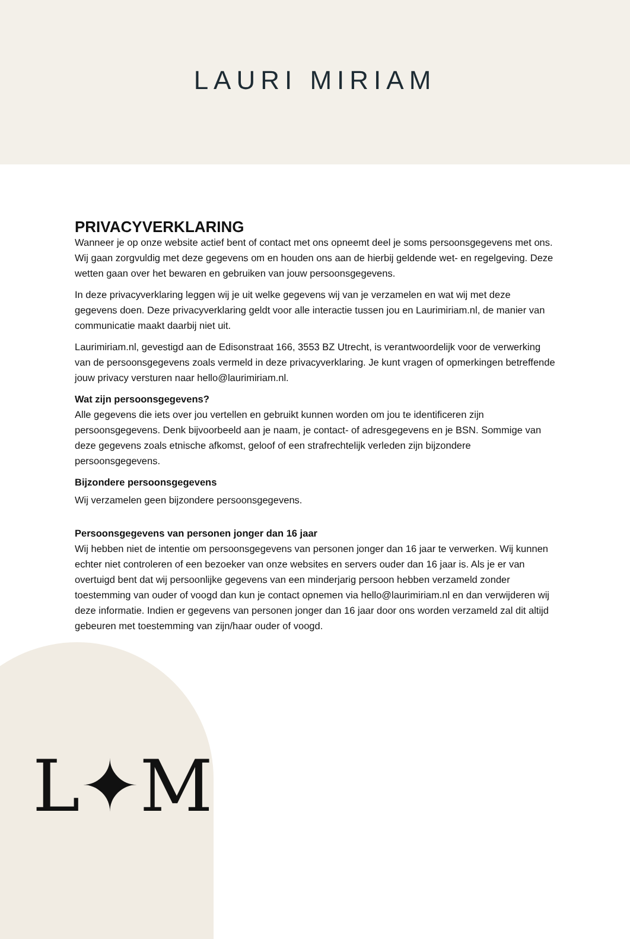LAURI MIRIAM
L✦M
PRIVACYVERKLARING
Wanneer je op onze website actief bent of contact met ons opneemt deel je soms persoonsgegevens met ons. Wij gaan zorgvuldig met deze gegevens om en houden ons aan de hierbij geldende wet- en regelgeving. Deze wetten gaan over het bewaren en gebruiken van jouw persoonsgegevens.
In deze privacyverklaring leggen wij je uit welke gegevens wij van je verzamelen en wat wij met deze gegevens doen. Deze privacyverklaring geldt voor alle interactie tussen jou en Laurimiriam.nl, de manier van communicatie maakt daarbij niet uit.
Laurimiriam.nl, gevestigd aan de Edisonstraat 166, 3553 BZ Utrecht, is verantwoordelijk voor de verwerking van de persoonsgegevens zoals vermeld in deze privacyverklaring. Je kunt vragen of opmerkingen betreffende jouw privacy versturen naar hello@laurimiriam. nl.
Wat zijn persoonsgegevens?
Alle gegevens die iets over jou vertellen en gebruikt kunnen worden om jou te identificeren zijn persoonsgegevens. Denk bijvoorbeeld aan je naam, je contact- of adresgegevens en je BSN. Sommige van deze gegevens zoals etnische afkomst, geloof of een strafrechtelijk verleden zijn bijzondere persoonsgegevens.
Bijzondere persoonsgegevens
Wij verzamelen geen bijzondere persoonsgegevens.
Persoonsgegevens van personen jonger dan 16 jaar
Wij hebben niet de intentie om persoonsgegevens van personen jonger dan 16 jaar te verwerken. Wij kunnen echter niet controleren of een bezoeker van onze websites en servers ouder dan 16 jaar is. Als je er van overtuigd bent dat wij persoonlijke gegevens van een minderjarig persoon hebben verzameld zonder toestemming van ouder of voogd dan kun je contact opnemen via hello@laurimiriam. nl en dan verwijderen wij deze informatie. Indien er gegevens van personen jonger dan 16 jaar door ons worden verzameld zal dit altijd gebeuren met toestemming van zijn/haar ouder of voogd.